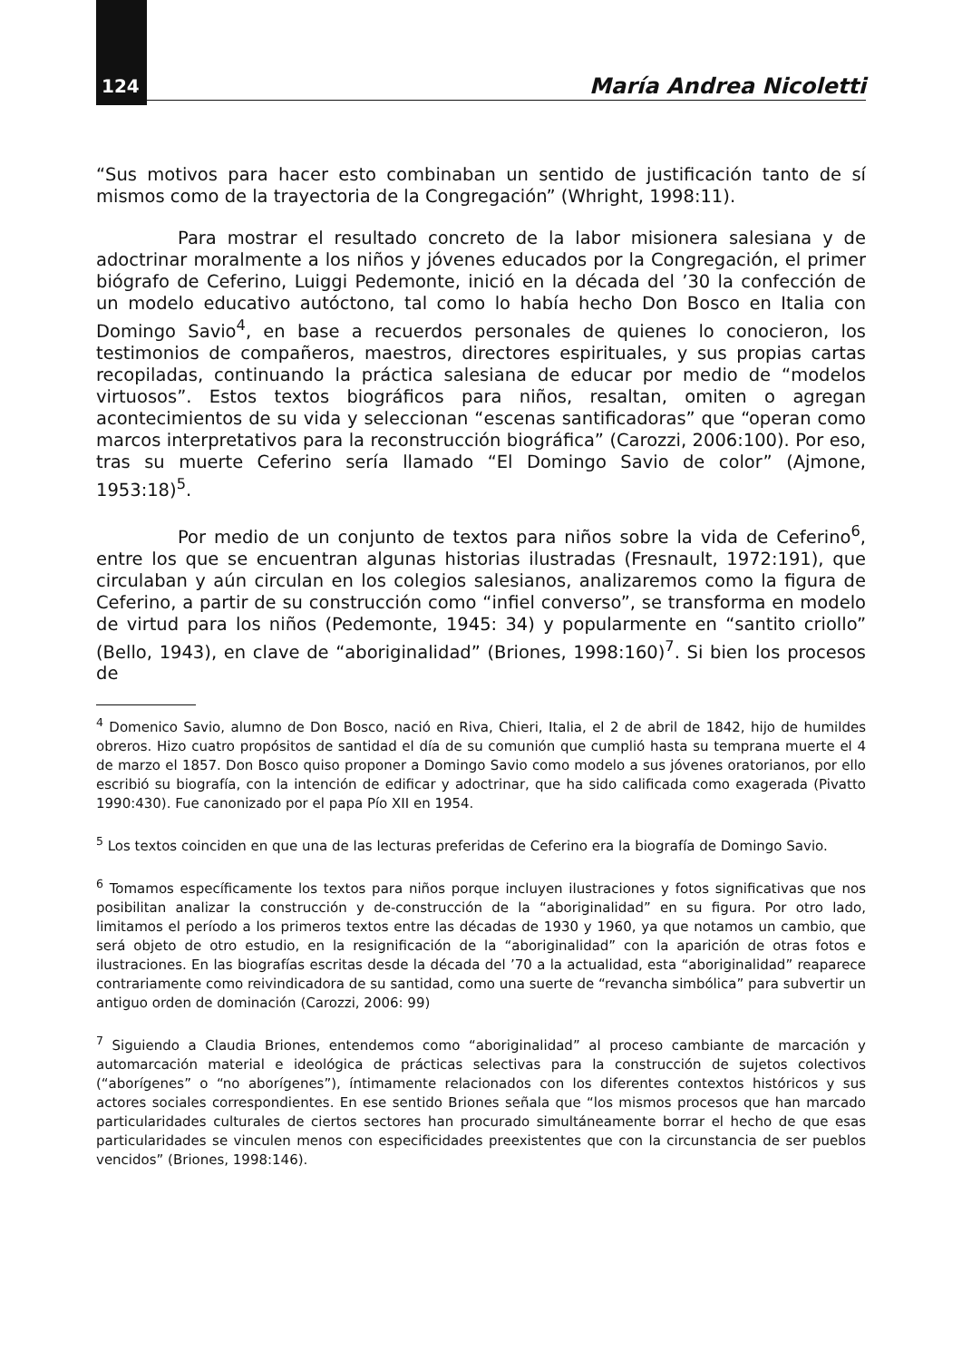124 María Andrea Nicoletti
“Sus motivos para hacer esto combinaban un sentido de justificación tanto de sí mismos como de la trayectoria de la Congregación” (Whright, 1998:11).
Para mostrar el resultado concreto de la labor misionera salesiana y de adoctrinar moralmente a los niños y jóvenes educados por la Congregación, el primer biógrafo de Ceferino, Luiggi Pedemonte, inició en la década del ’30 la confección de un modelo educativo autóctono, tal como lo había hecho Don Bosco en Italia con Domingo Savio<sup>4</sup>, en base a recuerdos personales de quienes lo conocieron, los testimonios de compañeros, maestros, directores espirituales, y sus propias cartas recopiladas, continuando la práctica salesiana de educar por medio de “modelos virtuosos”. Estos textos biográficos para niños, resaltan, omiten o agregan acontecimientos de su vida y seleccionan “escenas santificadoras” que “operan como marcos interpretativos para la reconstrucción biográfica” (Carozzi, 2006:100). Por eso, tras su muerte Ceferino sería llamado “El Domingo Savio de color” (Ajmone, 1953:18)<sup>5</sup>.
Por medio de un conjunto de textos para niños sobre la vida de Ceferino<sup>6</sup>, entre los que se encuentran algunas historias ilustradas (Fresnault, 1972:191), que circulaban y aún circulan en los colegios salesianos, analizaremos como la figura de Ceferino, a partir de su construcción como “infiel converso”, se transforma en modelo de virtud para los niños (Pedemonte, 1945: 34) y popularmente en “santito criollo” (Bello, 1943), en clave de “aboriginalidad” (Briones, 1998:160)<sup>7</sup>. Si bien los procesos de
<sup>4</sup> Domenico Savio, alumno de Don Bosco, nació en Riva, Chieri, Italia, el 2 de abril de 1842, hijo de humildes obreros. Hizo cuatro propósitos de santidad el día de su comunión que cumplió hasta su temprana muerte el 4 de marzo el 1857. Don Bosco quiso proponer a Domingo Savio como modelo a sus jóvenes oratorianos, por ello escribió su biografía, con la intención de edificar y adoctrinar, que ha sido calificada como exagerada (Pivatto 1990:430). Fue canonizado por el papa Pío XII en 1954.
<sup>5</sup> Los textos coinciden en que una de las lecturas preferidas de Ceferino era la biografía de Domingo Savio.
<sup>6</sup> Tomamos específicamente los textos para niños porque incluyen ilustraciones y fotos significativas que nos posibilitan analizar la construcción y de-construcción de la “aboriginalidad” en su figura. Por otro lado, limitamos el período a los primeros textos entre las décadas de 1930 y 1960, ya que notamos un cambio, que será objeto de otro estudio, en la resignificación de la “aboriginalidad” con la aparición de otras fotos e ilustraciones. En las biografías escritas desde la década del ’70 a la actualidad, esta “aboriginalidad” reaparece contrariamente como reivindicadora de su santidad, como una suerte de “revancha simbólica” para subvertir un antiguo orden de dominación (Carozzi, 2006: 99)
<sup>7</sup> Siguiendo a Claudia Briones, entendemos como “aboriginalidad” al proceso cambiante de marcación y automarcación material e ideológica de prácticas selectivas para la construcción de sujetos colectivos (“aborígenes” o “no aborígenes”), íntimamente relacionados con los diferentes contextos históricos y sus actores sociales correspondientes. En ese sentido Briones señala que “los mismos procesos que han marcado particularidades culturales de ciertos sectores han procurado simultáneamente borrar el hecho de que esas particularidades se vinculen menos con especificidades preexistentes que con la circunstancia de ser pueblos vencidos” (Briones, 1998:146).